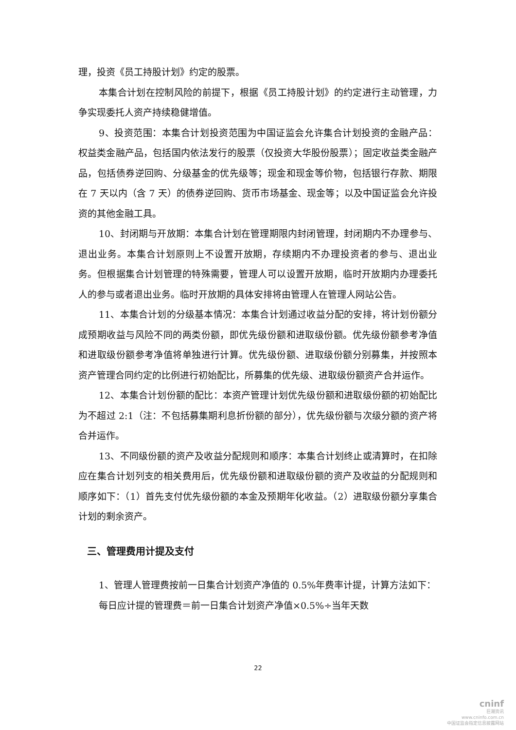理，投资《员工持股计划》约定的股票。
本集合计划在控制风险的前提下，根据《员工持股计划》的约定进行主动管理，力争实现委托人资产持续稳健增值。
9、投资范围：本集合计划投资范围为中国证监会允许集合计划投资的金融产品：权益类金融产品，包括国内依法发行的股票（仅投资大华股份股票）；固定收益类金融产品，包括债券逆回购、分级基金的优先级等；现金和现金等价物，包括银行存款、期限在 7 天以内（含 7 天）的债券逆回购、货币市场基金、现金等；以及中国证监会允许投资的其他金融工具。
10、封闭期与开放期：本集合计划在管理期限内封闭管理，封闭期内不办理参与、退出业务。本集合计划原则上不设置开放期，存续期内不办理投资者的参与、退出业务。但根据集合计划管理的特殊需要，管理人可以设置开放期，临时开放期内办理委托人的参与或者退出业务。临时开放期的具体安排将由管理人在管理人网站公告。
11、本集合计划的分级基本情况：本集合计划通过收益分配的安排，将计划份额分成预期收益与风险不同的两类份额，即优先级份额和进取级份额。优先级份额参考净值和进取级份额参考净值将单独进行计算。优先级份额、进取级份额分别募集，并按照本资产管理合同约定的比例进行初始配比，所募集的优先级、进取级份额资产合并运作。
12、本集合计划份额的配比：本资产管理计划优先级份额和进取级份额的初始配比为不超过 2:1（注：不包括募集期利息折份额的部分），优先级份额与次级分额的资产将合并运作。
13、不同级份额的资产及收益分配规则和顺序：本集合计划终止或清算时，在扣除应在集合计划列支的相关费用后，优先级份额和进取级份额的资产及收益的分配规则和顺序如下：（1）首先支付优先级份额的本金及预期年化收益。（2）进取级份额分享集合计划的剩余资产。
三、管理费用计提及支付
1、管理人管理费按前一日集合计划资产净值的 0.5%年费率计提，计算方法如下：
每日应计提的管理费＝前一日集合计划资产净值×0.5%÷当年天数
22
cninf
巨潮资讯
www.cninfo.com.cn
中国证监会指定信息披露网站